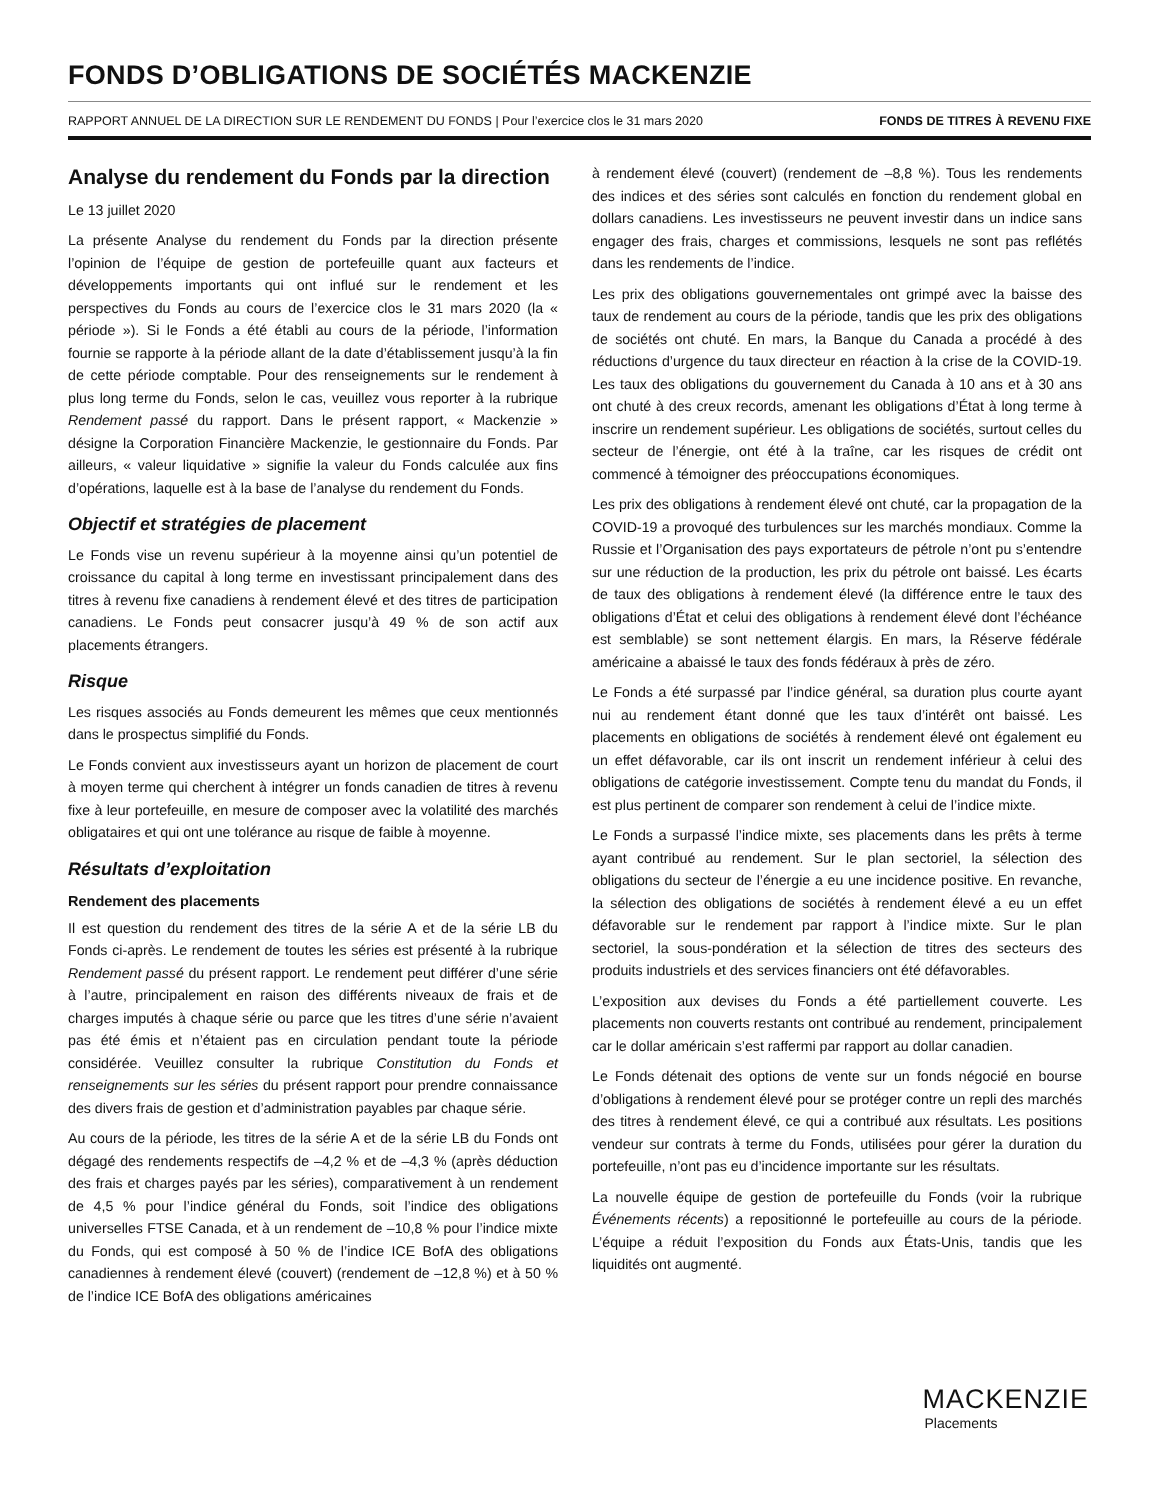FONDS D’OBLIGATIONS DE SOCIÉTÉS MACKENZIE
RAPPORT ANNUEL DE LA DIRECTION SUR LE RENDEMENT DU FONDS | Pour l’exercice clos le 31 mars 2020 FONDS DE TITRES À REVENU FIXE
Analyse du rendement du Fonds par la direction
Le 13 juillet 2020
La présente Analyse du rendement du Fonds par la direction présente l’opinion de l’équipe de gestion de portefeuille quant aux facteurs et développements importants qui ont influé sur le rendement et les perspectives du Fonds au cours de l’exercice clos le 31 mars 2020 (la « période »). Si le Fonds a été établi au cours de la période, l’information fournie se rapporte à la période allant de la date d’établissement jusqu’à la fin de cette période comptable. Pour des renseignements sur le rendement à plus long terme du Fonds, selon le cas, veuillez vous reporter à la rubrique Rendement passé du rapport. Dans le présent rapport, « Mackenzie » désigne la Corporation Financière Mackenzie, le gestionnaire du Fonds. Par ailleurs, « valeur liquidative » signifie la valeur du Fonds calculée aux fins d’opérations, laquelle est à la base de l’analyse du rendement du Fonds.
Objectif et stratégies de placement
Le Fonds vise un revenu supérieur à la moyenne ainsi qu’un potentiel de croissance du capital à long terme en investissant principalement dans des titres à revenu fixe canadiens à rendement élevé et des titres de participation canadiens. Le Fonds peut consacrer jusqu’à 49 % de son actif aux placements étrangers.
Risque
Les risques associés au Fonds demeurent les mêmes que ceux mentionnés dans le prospectus simplifié du Fonds.
Le Fonds convient aux investisseurs ayant un horizon de placement de court à moyen terme qui cherchent à intégrer un fonds canadien de titres à revenu fixe à leur portefeuille, en mesure de composer avec la volatilité des marchés obligataires et qui ont une tolérance au risque de faible à moyenne.
Résultats d’exploitation
Rendement des placements
Il est question du rendement des titres de la série A et de la série LB du Fonds ci-après. Le rendement de toutes les séries est présenté à la rubrique Rendement passé du présent rapport. Le rendement peut différer d’une série à l’autre, principalement en raison des différents niveaux de frais et de charges imputés à chaque série ou parce que les titres d’une série n’avaient pas été émis et n’étaient pas en circulation pendant toute la période considérée. Veuillez consulter la rubrique Constitution du Fonds et renseignements sur les séries du présent rapport pour prendre connaissance des divers frais de gestion et d’administration payables par chaque série.
Au cours de la période, les titres de la série A et de la série LB du Fonds ont dégagé des rendements respectifs de –4,2 % et de –4,3 % (après déduction des frais et charges payés par les séries), comparativement à un rendement de 4,5 % pour l’indice général du Fonds, soit l’indice des obligations universelles FTSE Canada, et à un rendement de –10,8 % pour l’indice mixte du Fonds, qui est composé à 50 % de l’indice ICE BofA des obligations canadiennes à rendement élevé (couvert) (rendement de –12,8 %) et à 50 % de l’indice ICE BofA des obligations américaines
à rendement élevé (couvert) (rendement de –8,8 %). Tous les rendements des indices et des séries sont calculés en fonction du rendement global en dollars canadiens. Les investisseurs ne peuvent investir dans un indice sans engager des frais, charges et commissions, lesquels ne sont pas reflétés dans les rendements de l’indice.
Les prix des obligations gouvernementales ont grimpé avec la baisse des taux de rendement au cours de la période, tandis que les prix des obligations de sociétés ont chuté. En mars, la Banque du Canada a procédé à des réductions d’urgence du taux directeur en réaction à la crise de la COVID-19. Les taux des obligations du gouvernement du Canada à 10 ans et à 30 ans ont chuté à des creux records, amenant les obligations d’État à long terme à inscrire un rendement supérieur. Les obligations de sociétés, surtout celles du secteur de l’énergie, ont été à la traîne, car les risques de crédit ont commencé à témoigner des préoccupations économiques.
Les prix des obligations à rendement élevé ont chuté, car la propagation de la COVID-19 a provoqué des turbulences sur les marchés mondiaux. Comme la Russie et l’Organisation des pays exportateurs de pétrole n’ont pu s’entendre sur une réduction de la production, les prix du pétrole ont baissé. Les écarts de taux des obligations à rendement élevé (la différence entre le taux des obligations d’État et celui des obligations à rendement élevé dont l’échéance est semblable) se sont nettement élargis. En mars, la Réserve fédérale américaine a abaissé le taux des fonds fédéraux à près de zéro.
Le Fonds a été surpassé par l’indice général, sa duration plus courte ayant nui au rendement étant donné que les taux d’intérêt ont baissé. Les placements en obligations de sociétés à rendement élevé ont également eu un effet défavorable, car ils ont inscrit un rendement inférieur à celui des obligations de catégorie investissement. Compte tenu du mandat du Fonds, il est plus pertinent de comparer son rendement à celui de l’indice mixte.
Le Fonds a surpassé l’indice mixte, ses placements dans les prêts à terme ayant contribué au rendement. Sur le plan sectoriel, la sélection des obligations du secteur de l’énergie a eu une incidence positive. En revanche, la sélection des obligations de sociétés à rendement élevé a eu un effet défavorable sur le rendement par rapport à l’indice mixte. Sur le plan sectoriel, la sous-pondération et la sélection de titres des secteurs des produits industriels et des services financiers ont été défavorables.
L’exposition aux devises du Fonds a été partiellement couverte. Les placements non couverts restants ont contribué au rendement, principalement car le dollar américain s’est raffermi par rapport au dollar canadien.
Le Fonds détenait des options de vente sur un fonds négocié en bourse d’obligations à rendement élevé pour se protéger contre un repli des marchés des titres à rendement élevé, ce qui a contribué aux résultats. Les positions vendeur sur contrats à terme du Fonds, utilisées pour gérer la duration du portefeuille, n’ont pas eu d’incidence importante sur les résultats.
La nouvelle équipe de gestion de portefeuille du Fonds (voir la rubrique Événements récents) a repositionné le portefeuille au cours de la période. L’équipe a réduit l’exposition du Fonds aux États-Unis, tandis que les liquidités ont augmenté.
MACKENZIE
Placements